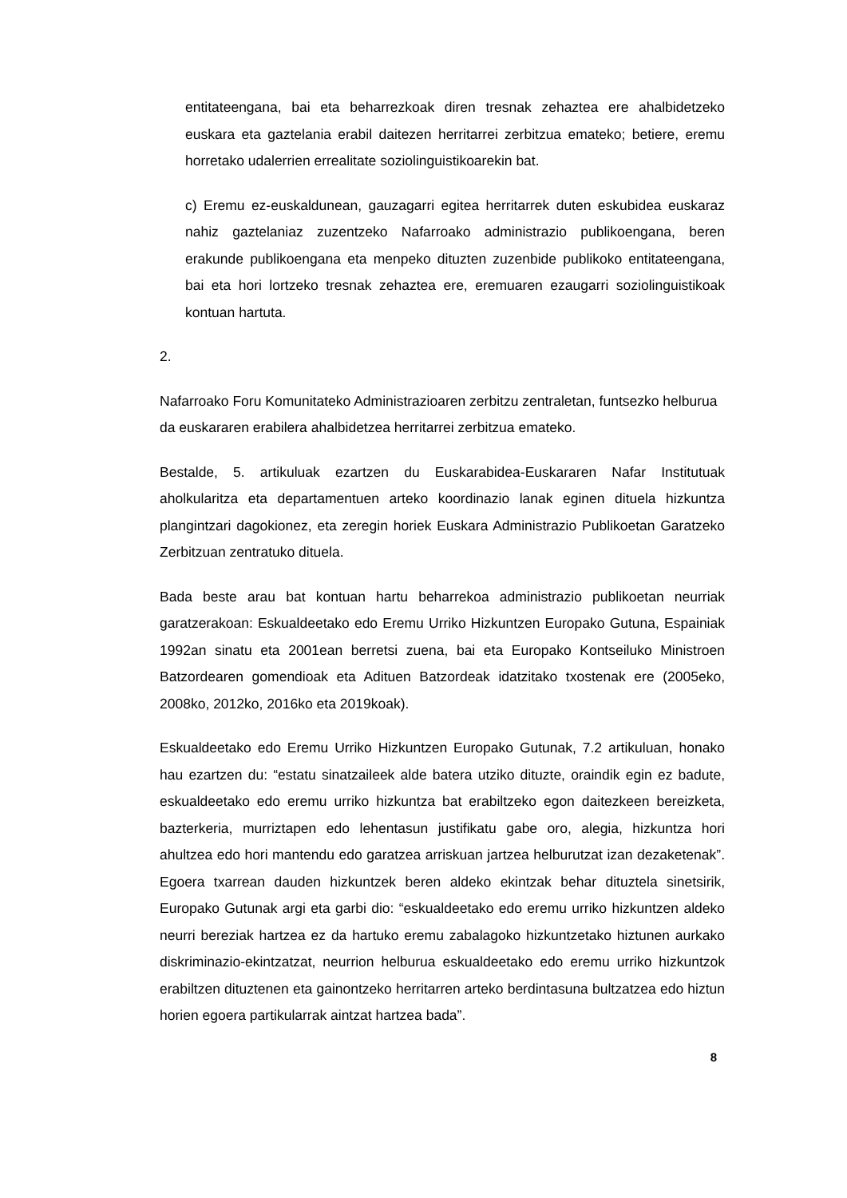entitateengana, bai eta beharrezkoak diren tresnak zehaztea ere ahalbidetzeko euskara eta gaztelania erabil daitezen herritarrei zerbitzua emateko; betiere, eremu horretako udalerrien errealitate soziolinguistikoarekin bat.
c) Eremu ez-euskaldunean, gauzagarri egitea herritarrek duten eskubidea euskaraz nahiz gaztelaniaz zuzentzeko Nafarroako administrazio publikoengana, beren erakunde publikoengana eta menpeko dituzten zuzenbide publikoko entitateengana, bai eta hori lortzeko tresnak zehaztea ere, eremuaren ezaugarri soziolinguistikoak kontuan hartuta.
2. Nafarroako Foru Komunitateko Administrazioaren zerbitzu zentraletan, funtsezko helburua da euskararen erabilera ahalbidetzea herritarrei zerbitzua emateko.
Bestalde, 5. artikuluak ezartzen du Euskarabidea-Euskararen Nafar Institutuak aholkularitza eta departamentuen arteko koordinazio lanak eginen dituela hizkuntza plangintzari dagokionez, eta zeregin horiek Euskara Administrazio Publikoetan Garatzeko Zerbitzuan zentratuko dituela.
Bada beste arau bat kontuan hartu beharrekoa administrazio publikoetan neurriak garatzerakoan: Eskualdeetako edo Eremu Urriko Hizkuntzen Europako Gutuna, Espainiak 1992an sinatu eta 2001ean berretsi zuena, bai eta Europako Kontseiluko Ministroen Batzordearen gomendioak eta Adituen Batzordeak idatzitako txostenak ere (2005eko, 2008ko, 2012ko, 2016ko eta 2019koak).
Eskualdeetako edo Eremu Urriko Hizkuntzen Europako Gutunak, 7.2 artikuluan, honako hau ezartzen du: “estatu sinatzaileek alde batera utziko dituzte, oraindik egin ez badute, eskualdeetako edo eremu urriko hizkuntza bat erabiltzeko egon daitezkeen bereizketa, bazterkeria, murriztapen edo lehentasun justifikatu gabe oro, alegia, hizkuntza hori ahultzea edo hori mantendu edo garatzea arriskuan jartzea helburutzat izan dezaketenak”. Egoera txarrean dauden hizkuntzek beren aldeko ekintzak behar dituztela sinetsirik, Europako Gutunak argi eta garbi dio: “eskualdeetako edo eremu urriko hizkuntzen aldeko neurri bereziak hartzea ez da hartuko eremu zabalagoko hizkuntzetako hiztunen aurkako diskriminazio-ekintzatzat, neurrion helburua eskualdeetako edo eremu urriko hizkuntzok erabiltzen dituztenen eta gainontzeko herritarren arteko berdintasuna bultzatzea edo hiztun horien egoera partikularrak aintzat hartzea bada”.
8